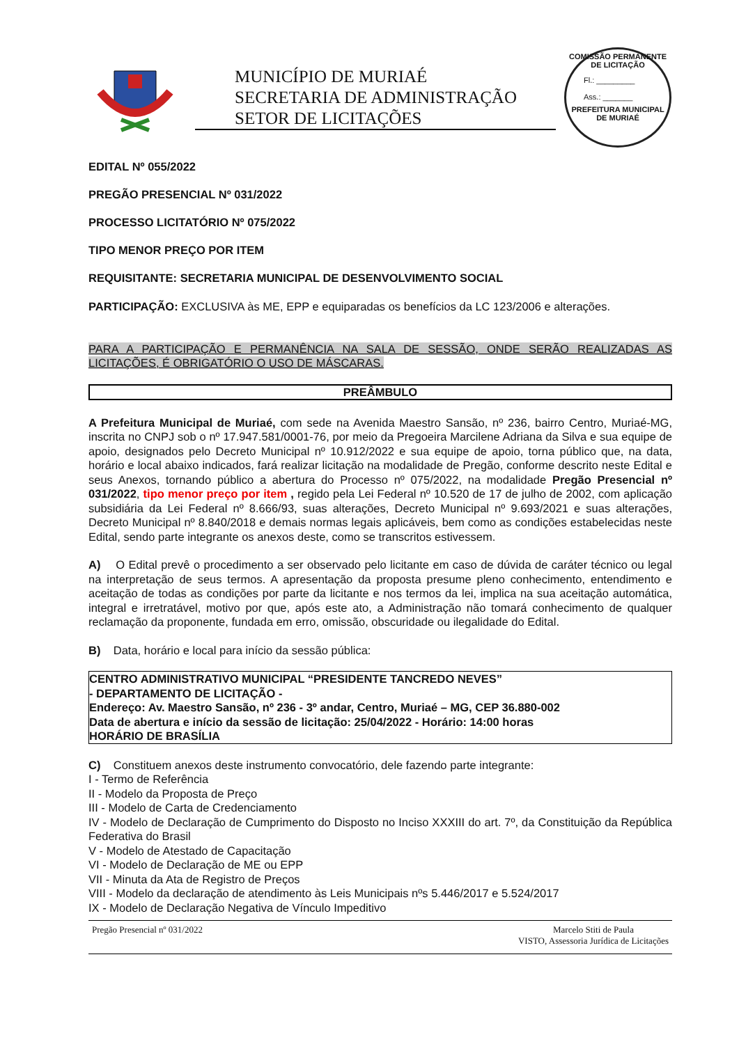MUNICÍPIO DE MURIAÉ
SECRETARIA DE ADMINISTRAÇÃO
SETOR DE LICITAÇÕES
COMISSÃO PERMANENTE DE LICITAÇÃO
Fl.: _________
Ass.: _______
PREFEITURA MUNICIPAL DE MURIAÉ
EDITAL Nº 055/2022
PREGÃO PRESENCIAL Nº 031/2022
PROCESSO LICITATÓRIO Nº 075/2022
TIPO MENOR PREÇO POR ITEM
REQUISITANTE: SECRETARIA MUNICIPAL DE DESENVOLVIMENTO SOCIAL
PARTICIPAÇÃO: EXCLUSIVA às ME, EPP e equiparadas os benefícios da LC 123/2006 e alterações.
PARA A PARTICIPAÇÃO E PERMANÊNCIA NA SALA DE SESSÃO, ONDE SERÃO REALIZADAS AS LICITAÇÕES, É OBRIGATÓRIO O USO DE MÁSCARAS.
PREÂMBULO
A Prefeitura Municipal de Muriaé, com sede na Avenida Maestro Sansão, nº 236, bairro Centro, Muriaé-MG, inscrita no CNPJ sob o nº 17.947.581/0001-76, por meio da Pregoeira Marcilene Adriana da Silva e sua equipe de apoio, designados pelo Decreto Municipal nº 10.912/2022 e sua equipe de apoio, torna público que, na data, horário e local abaixo indicados, fará realizar licitação na modalidade de Pregão, conforme descrito neste Edital e seus Anexos, tornando público a abertura do Processo nº 075/2022, na modalidade Pregão Presencial nº 031/2022, tipo menor preço por item , regido pela Lei Federal nº 10.520 de 17 de julho de 2002, com aplicação subsidiária da Lei Federal nº 8.666/93, suas alterações, Decreto Municipal nº 9.693/2021 e suas alterações, Decreto Municipal nº 8.840/2018 e demais normas legais aplicáveis, bem como as condições estabelecidas neste Edital, sendo parte integrante os anexos deste, como se transcritos estivessem.
A) O Edital prevê o procedimento a ser observado pelo licitante em caso de dúvida de caráter técnico ou legal na interpretação de seus termos. A apresentação da proposta presume pleno conhecimento, entendimento e aceitação de todas as condições por parte da licitante e nos termos da lei, implica na sua aceitação automática, integral e irretratável, motivo por que, após este ato, a Administração não tomará conhecimento de qualquer reclamação da proponente, fundada em erro, omissão, obscuridade ou ilegalidade do Edital.
B) Data, horário e local para início da sessão pública:
CENTRO ADMINISTRATIVO MUNICIPAL “PRESIDENTE TANCREDO NEVES”
- DEPARTAMENTO DE LICITAÇÃO -
Endereço: Av. Maestro Sansão, nº 236 - 3º andar, Centro, Muriaé – MG, CEP 36.880-002
Data de abertura e início da sessão de licitação: 25/04/2022 - Horário: 14:00 horas
HORÁRIO DE BRASÍLIA
C) Constituem anexos deste instrumento convocatório, dele fazendo parte integrante:
I - Termo de Referência
II - Modelo da Proposta de Preço
III - Modelo de Carta de Credenciamento
IV - Modelo de Declaração de Cumprimento do Disposto no Inciso XXXIII do art. 7º, da Constituição da República Federativa do Brasil
V - Modelo de Atestado de Capacitação
VI - Modelo de Declaração de ME ou EPP
VII - Minuta da Ata de Registro de Preços
VIII - Modelo da declaração de atendimento às Leis Municipais nºs 5.446/2017 e 5.524/2017
IX - Modelo de Declaração Negativa de Vínculo Impeditivo
Pregão Presencial nº 031/2022 Marcelo Stiti de Paula
VISTO, Assessoria Jurídica de Licitações